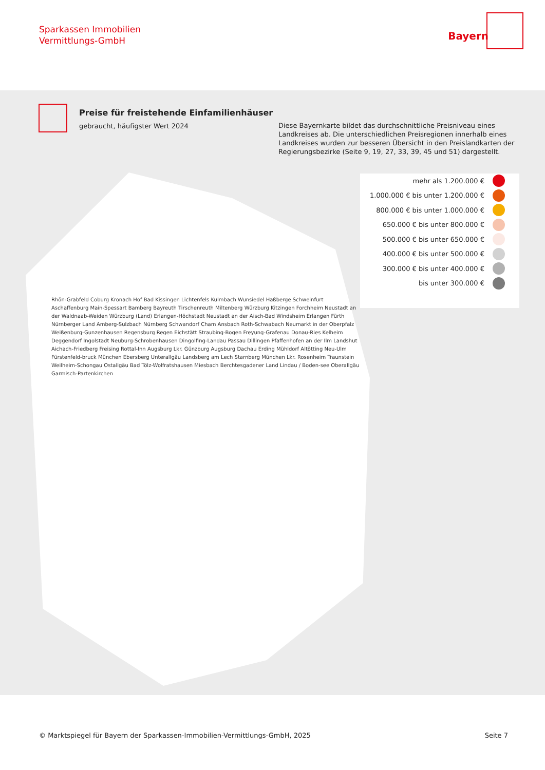Sparkassen Immobilien
Vermittlungs-GmbH
Bayern
Preise für freistehende Einfamilienhäuser
gebraucht, häufigster Wert 2024
Diese Bayernkarte bildet das durchschnittliche Preisniveau eines Landkreises ab. Die unterschiedlichen Preisregionen innerhalb eines Landkreises wurden zur besseren Übersicht in den Preislandkarten der Regierungsbezirke (Seite 9, 19, 27, 33, 39, 45 und 51) dargestellt.
Rhön-Grabfeld Coburg Kronach Hof Bad Kissingen Lichtenfels Kulmbach Wunsiedel Haßberge Schweinfurt Aschaffenburg Main-Spessart Bamberg Bayreuth Tirschenreuth Miltenberg Würzburg Kitzingen Forchheim Neustadt an der Waldnaab-Weiden Würzburg (Land) Erlangen-Höchstadt Neustadt an der Aisch-Bad Windsheim Erlangen Fürth Nürnberger Land Amberg-Sulzbach Nürnberg Schwandorf Cham Ansbach Roth-Schwabach Neumarkt in der Oberpfalz Weißenburg-Gunzenhausen Regensburg Regen Eichstätt Straubing-Bogen Freyung-Grafenau Donau-Ries Kelheim Deggendorf Ingolstadt Neuburg-Schrobenhausen Dingolfing-Landau Passau Dillingen Pfaffenhofen an der Ilm Landshut Aichach-Friedberg Freising Rottal-Inn Augsburg Lkr. Günzburg Augsburg Dachau Erding Mühldorf Altötting Neu-Ulm Fürstenfeld-bruck München Ebersberg Unterallgäu Landsberg am Lech Starnberg München Lkr. Rosenheim Traunstein Weilheim-Schongau Ostallgäu Bad Tölz-Wolfratshausen Miesbach Berchtesgadener Land Lindau / Boden-see Oberallgäu Garmisch-Partenkirchen
mehr als 1.200.000 €
1.000.000 € bis unter 1.200.000 €
800.000 € bis unter 1.000.000 €
650.000 € bis unter 800.000 €
500.000 € bis unter 650.000 €
400.000 € bis unter 500.000 €
300.000 € bis unter 400.000 €
bis unter 300.000 €
© Marktspiegel für Bayern der Sparkassen-Immobilien-Vermittlungs-GmbH, 2025
Seite 7